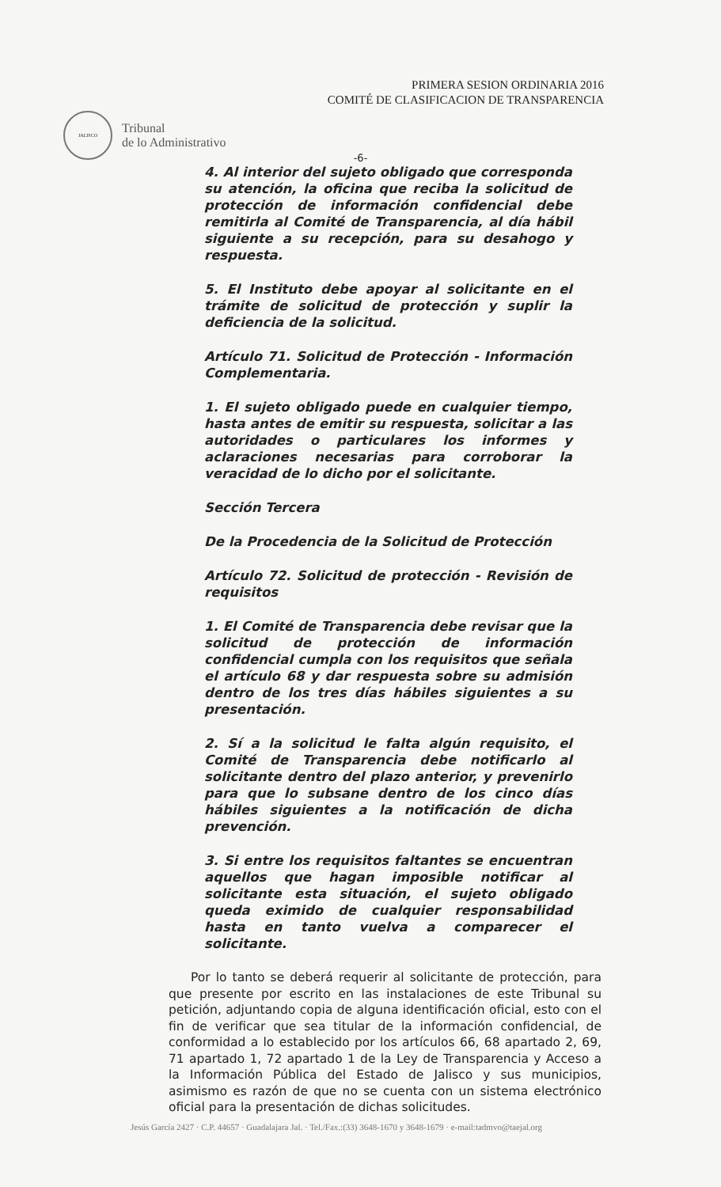PRIMERA SESION ORDINARIA 2016
COMITÉ DE CLASIFICACION DE TRANSPARENCIA
JALISCO
Tribunal
de lo Administrativo
-6-
4. Al interior del sujeto obligado que corresponda su atención, la oficina que reciba la solicitud de protección de información confidencial debe remitirla al Comité de Transparencia, al día hábil siguiente a su recepción, para su desahogo y respuesta.
5. El Instituto debe apoyar al solicitante en el trámite de solicitud de protección y suplir la deficiencia de la solicitud.
Artículo 71. Solicitud de Protección - Información Complementaria.
1. El sujeto obligado puede en cualquier tiempo, hasta antes de emitir su respuesta, solicitar a las autoridades o particulares los informes y aclaraciones necesarias para corroborar la veracidad de lo dicho por el solicitante.
Sección Tercera
De la Procedencia de la Solicitud de Protección
Artículo 72. Solicitud de protección - Revisión de requisitos
1. El Comité de Transparencia debe revisar que la solicitud de protección de información confidencial cumpla con los requisitos que señala el artículo 68 y dar respuesta sobre su admisión dentro de los tres días hábiles siguientes a su presentación.
2. Sí a la solicitud le falta algún requisito, el Comité de Transparencia debe notificarlo al solicitante dentro del plazo anterior, y prevenirlo para que lo subsane dentro de los cinco días hábiles siguientes a la notificación de dicha prevención.
3. Si entre los requisitos faltantes se encuentran aquellos que hagan imposible notificar al solicitante esta situación, el sujeto obligado queda eximido de cualquier responsabilidad hasta en tanto vuelva a comparecer el solicitante.
Por lo tanto se deberá requerir al solicitante de protección, para que presente por escrito en las instalaciones de este Tribunal su petición, adjuntando copia de alguna identificación oficial, esto con el fin de verificar que sea titular de la información confidencial, de conformidad a lo establecido por los artículos 66, 68 apartado 2, 69, 71 apartado 1, 72 apartado 1 de la Ley de Transparencia y Acceso a la Información Pública del Estado de Jalisco y sus municipios, asimismo es razón de que no se cuenta con un sistema electrónico oficial para la presentación de dichas solicitudes.
Jesús García 2427 · C.P. 44657 · Guadalajara Jal. · Tel./Fax.:(33) 3648-1670 y 3648-1679 · e-mail:tadmvo@taejal.org